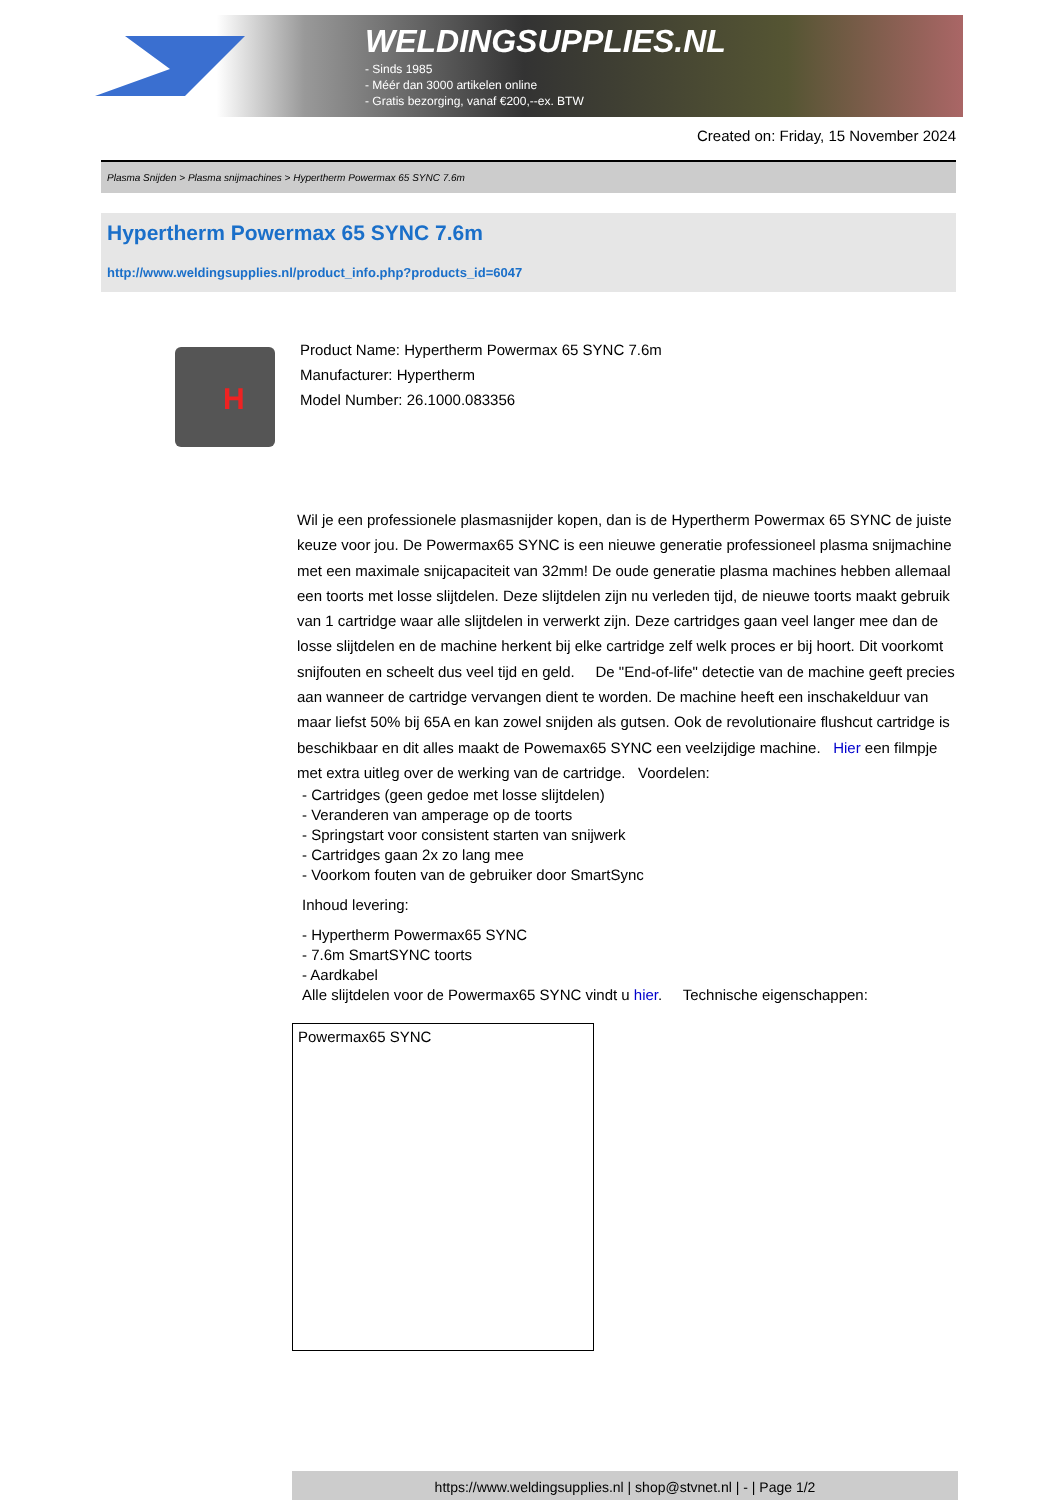WELDINGSUPPLIES.NL
- Sinds 1985
- Méér dan 3000 artikelen online
- Gratis bezorging, vanaf €200,--ex. BTW
Created on: Friday, 15 November 2024
Plasma Snijden > Plasma snijmachines > Hypertherm Powermax 65 SYNC 7.6m
Hypertherm Powermax 65 SYNC 7.6m
http://www.weldingsupplies.nl/product_info.php?products_id=6047
H
Product Name: Hypertherm Powermax 65 SYNC 7.6m
Manufacturer: Hypertherm
Model Number: 26.1000.083356
Wil je een professionele plasmasnijder kopen, dan is de Hypertherm Powermax 65 SYNC de juiste keuze voor jou. De Powermax65 SYNC is een nieuwe generatie professioneel plasma snijmachine met een maximale snijcapaciteit van 32mm! De oude generatie plasma machines hebben allemaal een toorts met losse slijtdelen. Deze slijtdelen zijn nu verleden tijd, de nieuwe toorts maakt gebruik van 1 cartridge waar alle slijtdelen in verwerkt zijn. Deze cartridges gaan veel langer mee dan de losse slijtdelen en de machine herkent bij elke cartridge zelf welk proces er bij hoort. Dit voorkomt snijfouten en scheelt dus veel tijd en geld. De "End-of-life" detectie van de machine geeft precies aan wanneer de cartridge vervangen dient te worden. De machine heeft een inschakelduur van maar liefst 50% bij 65A en kan zowel snijden als gutsen. Ook de revolutionaire flushcut cartridge is beschikbaar en dit alles maakt de Powemax65 SYNC een veelzijdige machine. Hier een filmpje met extra uitleg over de werking van de cartridge. Voordelen:
- Cartridges (geen gedoe met losse slijtdelen)
- Veranderen van amperage op de toorts
- Springstart voor consistent starten van snijwerk
- Cartridges gaan 2x zo lang mee
- Voorkom fouten van de gebruiker door SmartSync
Inhoud levering:
- Hypertherm Powermax65 SYNC
- 7.6m SmartSYNC toorts
- Aardkabel
Alle slijtdelen voor de Powermax65 SYNC vindt u hier. Technische eigenschappen:
| Powermax65 SYNC |
https://www.weldingsupplies.nl | shop@stvnet.nl | - | Page 1/2